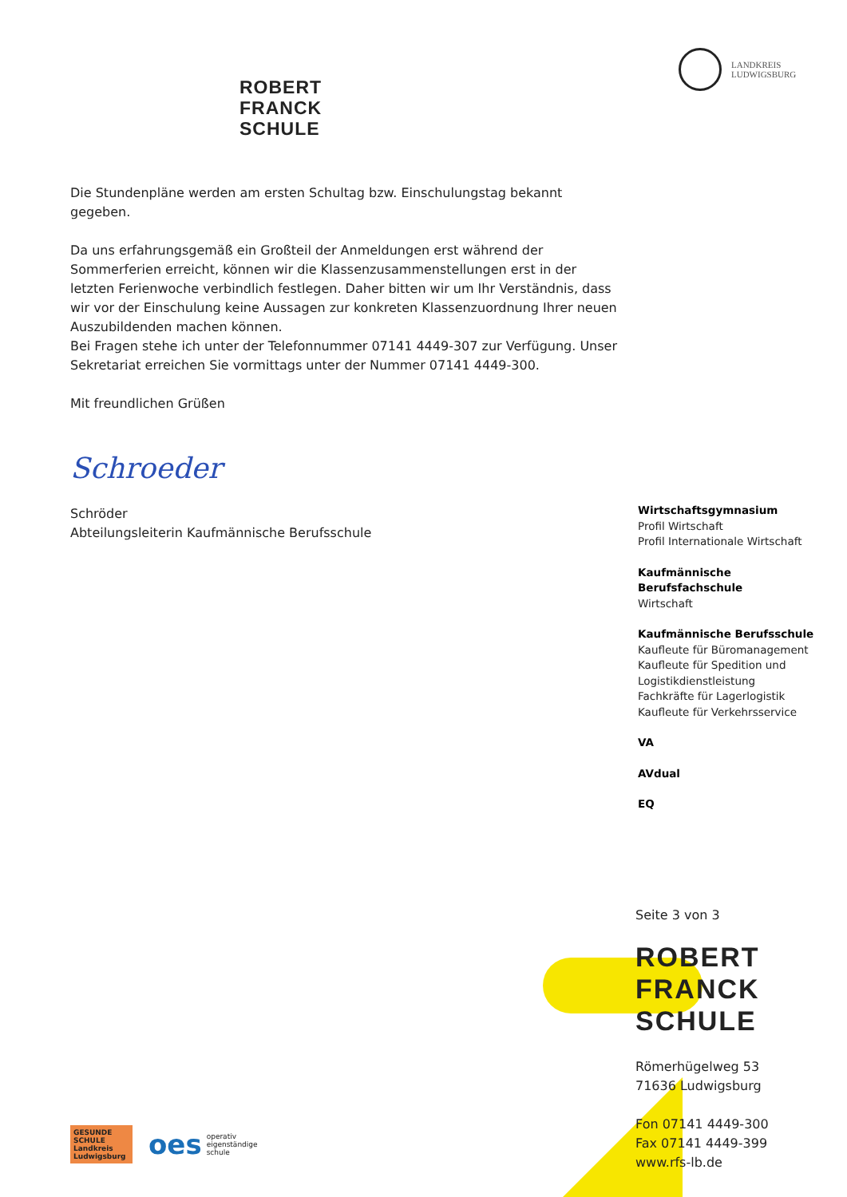LANDKREIS
LUDWIGSBURG
ROBERT
FRANCK
SCHULE
Die Stundenpläne werden am ersten Schultag bzw. Einschulungstag bekannt gegeben.
Da uns erfahrungsgemäß ein Großteil der Anmeldungen erst während der Sommerferien erreicht, können wir die Klassenzusammenstellungen erst in der letzten Ferienwoche verbindlich festlegen. Daher bitten wir um Ihr Verständnis, dass wir vor der Einschulung keine Aussagen zur konkreten Klassenzuordnung Ihrer neuen Auszubildenden machen können.
Bei Fragen stehe ich unter der Telefonnummer 07141 4449-307 zur Verfügung. Unser Sekretariat erreichen Sie vormittags unter der Nummer 07141 4449-300.
Mit freundlichen Grüßen
Schroeder
Schröder
Abteilungsleiterin Kaufmännische Berufsschule
Wirtschaftsgymnasium
Profil Wirtschaft
Profil Internationale Wirtschaft
Kaufmännische Berufsfachschule
Wirtschaft
Kaufmännische Berufsschule
Kaufleute für Büromanagement
Kaufleute für Spedition und Logistikdienstleistung
Fachkräfte für Lagerlogistik
Kaufleute für Verkehrsservice
VA
AVdual
EQ
Seite 3 von 3
ROBERT
FRANCK
SCHULE
Römerhügelweg 53
71636 Ludwigsburg
Fon 07141 4449-300
Fax 07141 4449-399
www.rfs-lb.de
GESUNDE SCHULE
Landkreis Ludwigsburg
oes
operativ
eigenständige
schule